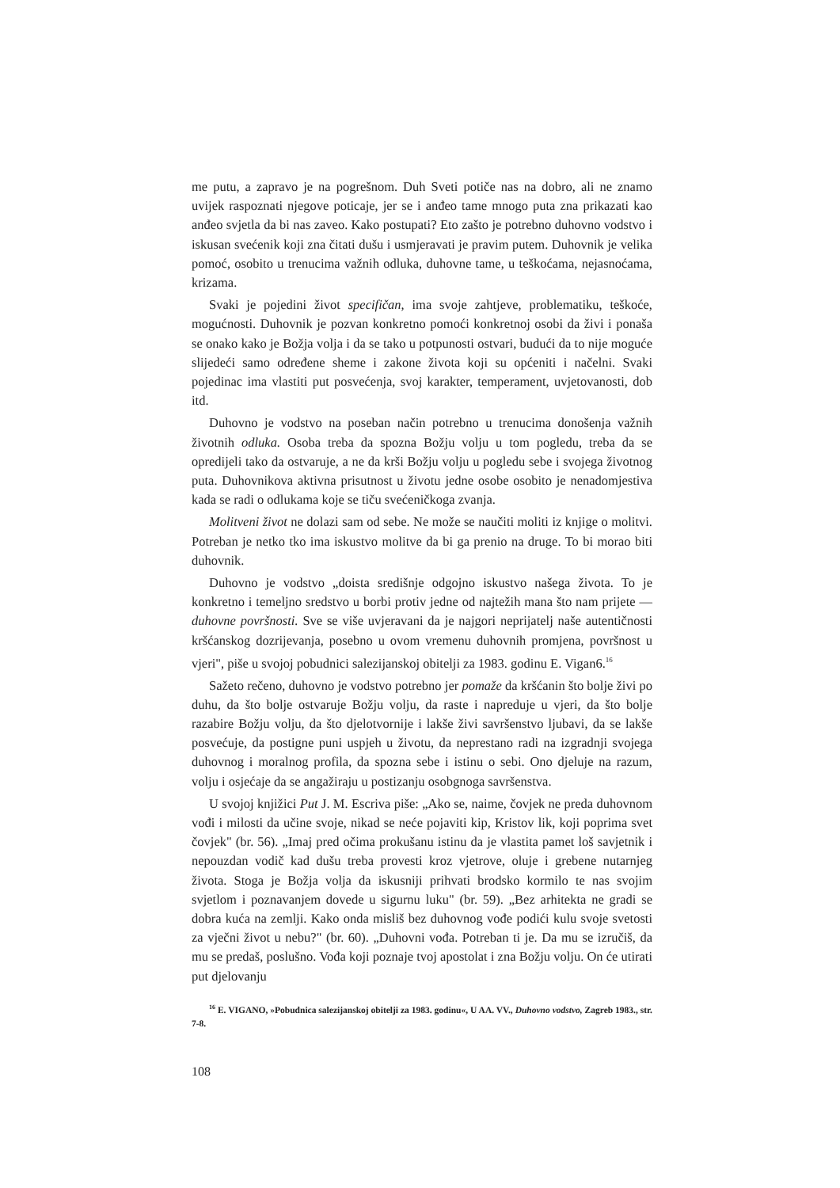me putu, a zapravo je na pogrešnom. Duh Sveti potiče nas na dobro, ali ne znamo uvijek raspoznati njegove poticaje, jer se i anđeo tame mnogo puta zna prikazati kao anđeo svjetla da bi nas zaveo. Kako postupati? Eto zašto je potrebno duhovno vodstvo i iskusan svećenik koji zna čitati dušu i usmjeravati je pravim putem. Duhovnik je velika pomoć, osobito u trenucima važnih odluka, duhovne tame, u teškoćama, nejasnoćama, krizama.
Svaki je pojedini život specifičan, ima svoje zahtjeve, problematiku, teškoće, mogućnosti. Duhovnik je pozvan konkretno pomoći konkretnoj osobi da živi i ponaša se onako kako je Božja volja i da se tako u potpunosti ostvari, budući da to nije moguće slijedeći samo određene sheme i zakone života koji su općeniti i načelni. Svaki pojedinac ima vlastiti put posvećenja, svoj karakter, temperament, uvjetovanosti, dob itd.
Duhovno je vodstvo na poseban način potrebno u trenucima donošenja važnih životnih odluka. Osoba treba da spozna Božju volju u tom pogledu, treba da se opredijeli tako da ostvaruje, a ne da krši Božju volju u pogledu sebe i svojega životnog puta. Duhovnikova aktivna prisutnost u životu jedne osobe osobito je nenadomjestiva kada se radi o odlukama koje se tiču svećeničkoga zvanja.
Molitveni život ne dolazi sam od sebe. Ne može se naučiti moliti iz knjige o molitvi. Potreban je netko tko ima iskustvo molitve da bi ga prenio na druge. To bi morao biti duhovnik.
Duhovno je vodstvo „doista središnje odgojno iskustvo našega života. To je konkretno i temeljno sredstvo u borbi protiv jedne od najtežih mana što nam prijete — duhovne površnosti. Sve se više uvjeravani da je najgori neprijatelj naše autentičnosti kršćanskog dozrijevanja, posebno u ovom vremenu duhovnih promjena, površnost u vjeri", piše u svojoj pobudnici salezijanskoj obitelji za 1983. godinu E. Vigan6.<sup>16</sup>
Sažeto rečeno, duhovno je vodstvo potrebno jer pomaže da kršćanin što bolje živi po duhu, da što bolje ostvaruje Božju volju, da raste i napreduje u vjeri, da što bolje razabire Božju volju, da što djelotvornije i lakše živi savršenstvo ljubavi, da se lakše posvećuje, da postigne puni uspjeh u životu, da neprestano radi na izgradnji svojega duhovnog i moralnog profila, da spozna sebe i istinu o sebi. Ono djeluje na razum, volju i osjećaje da se angažiraju u postizanju osobgnoga savršenstva.
U svojoj knjižici Put J. M. Escriva piše: „Ako se, naime, čovjek ne preda duhovnom vođi i milosti da učine svoje, nikad se neće pojaviti kip, Kristov lik, koji poprima svet čovjek" (br. 56). „Imaj pred očima prokušanu istinu da je vlastita pamet loš savjetnik i nepouzdan vodič kad dušu treba provesti kroz vjetrove, oluje i grebene nutarnjeg života. Stoga je Božja volja da iskusniji prihvati brodsko kormilo te nas svojim svjetlom i poznavanjem dovede u sigurnu luku" (br. 59). „Bez arhitekta ne gradi se dobra kuća na zemlji. Kako onda misliš bez duhovnog vođe podići kulu svoje svetosti za vječni život u nebu?" (br. 60). „Duhovni vođa. Potreban ti je. Da mu se izručiš, da mu se predaš, poslušno. Vođa koji poznaje tvoj apostolat i zna Božju volju. On će utirati put djelovanju
<sup>16</sup> E. VIGANO, »Pobudnica salezijanskoj obitelji za 1983. godinu«, U AA. VV., Duhovno vodstvo, Zagreb 1983., str. 7-8.
108